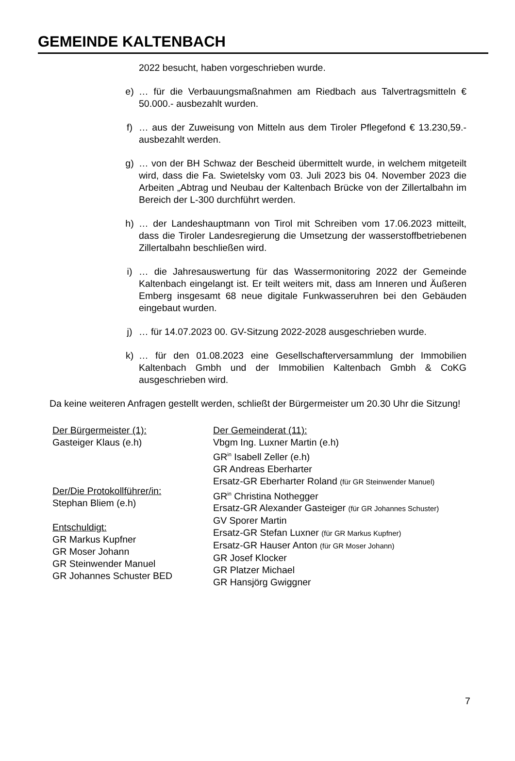GEMEINDE KALTENBACH
2022 besucht, haben vorgeschrieben wurde.
e) … für die Verbauungsmaßnahmen am Riedbach aus Talvertragsmitteln € 50.000.- ausbezahlt wurden.
f) … aus der Zuweisung von Mitteln aus dem Tiroler Pflegefond € 13.230,59.- ausbezahlt werden.
g) … von der BH Schwaz der Bescheid übermittelt wurde, in welchem mitgeteilt wird, dass die Fa. Swietelsky vom 03. Juli 2023 bis 04. November 2023 die Arbeiten „Abtrag und Neubau der Kaltenbach Brücke von der Zillertalbahn im Bereich der L-300 durchführt werden.
h) … der Landeshauptmann von Tirol mit Schreiben vom 17.06.2023 mitteilt, dass die Tiroler Landesregierung die Umsetzung der wasserstoffbetriebenen Zillertalbahn beschließen wird.
i) … die Jahresauswertung für das Wassermonitoring 2022 der Gemeinde Kaltenbach eingelangt ist. Er teilt weiters mit, dass am Inneren und Äußeren Emberg insgesamt 68 neue digitale Funkwasseruhren bei den Gebäuden eingebaut wurden.
j) … für 14.07.2023 00. GV-Sitzung 2022-2028 ausgeschrieben wurde.
k) … für den 01.08.2023 eine Gesellschafterversammlung der Immobilien Kaltenbach Gmbh und der Immobilien Kaltenbach Gmbh & CoKG ausgeschrieben wird.
Da keine weiteren Anfragen gestellt werden, schließt der Bürgermeister um 20.30 Uhr die Sitzung!
Der Bürgermeister (1):
Gasteiger Klaus (e.h)
Der/Die Protokollführer/in:
Stephan Bliem (e.h)
Entschuldigt:
GR Markus Kupfner
GR Moser Johann
GR Steinwender Manuel
GR Johannes Schuster BED
Der Gemeinderat (11):
Vbgm Ing. Luxner Martin (e.h)
GR<sup>in</sup> Isabell Zeller (e.h)
GR Andreas Eberharter
Ersatz-GR Eberharter Roland (für GR Steinwender Manuel)
GR<sup>in</sup> Christina Nothegger
Ersatz-GR Alexander Gasteiger (für GR Johannes Schuster)
GV Sporer Martin
Ersatz-GR Stefan Luxner (für GR Markus Kupfner)
Ersatz-GR Hauser Anton (für GR Moser Johann)
GR Josef Klocker
GR Platzer Michael
GR Hansjörg Gwiggner
7